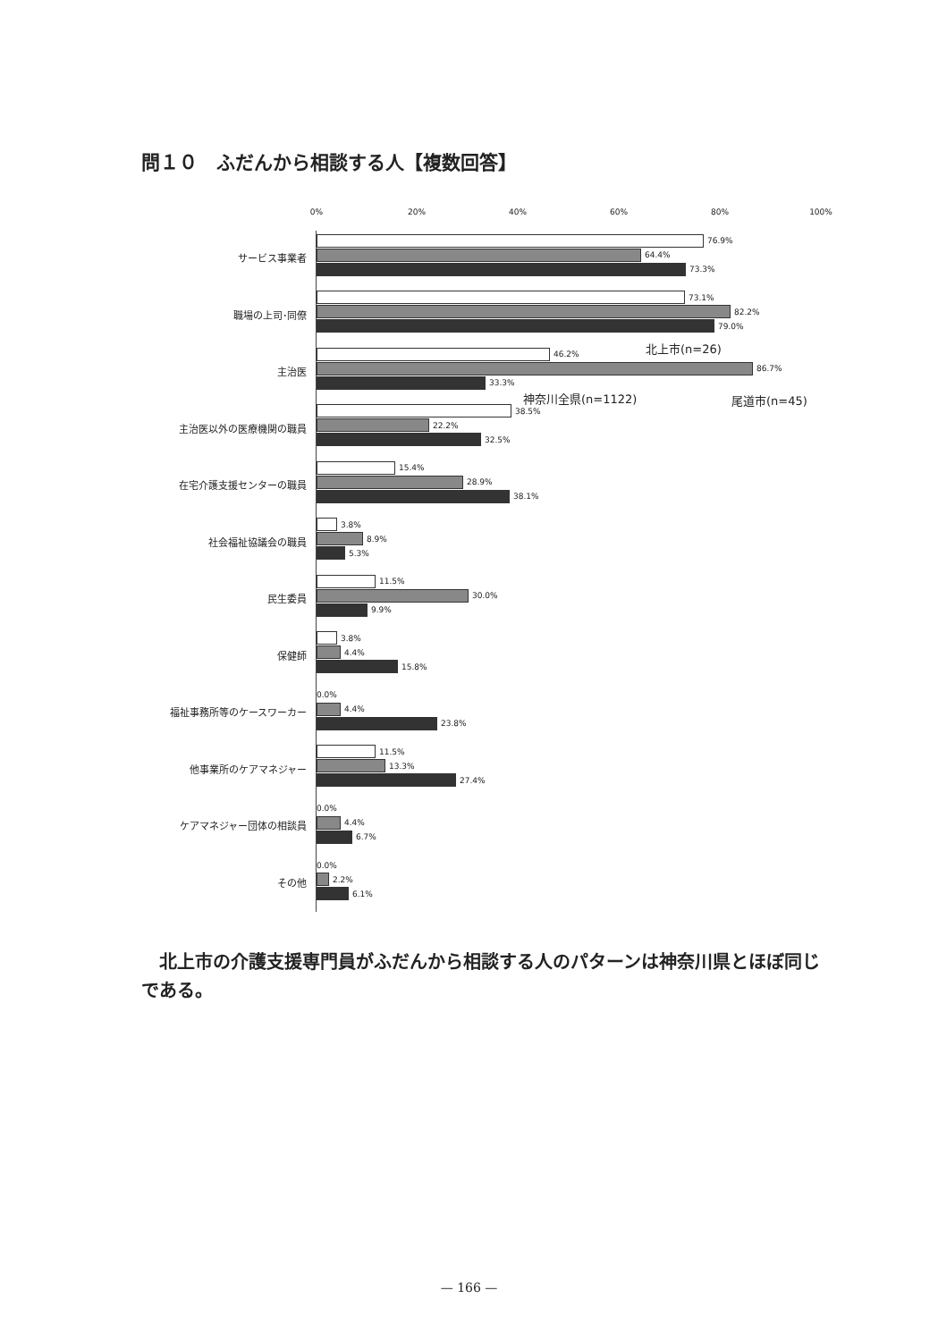問１０　ふだんから相談する人【複数回答】
0% 20% 40% 60% 80% 100%
サービス事業者
76.9%
64.4%
73.3%
職場の上司･同僚
73.1%
82.2%
79.0%
主治医
46.2%
86.7%
33.3%
主治医以外の医療機関の職員
38.5%
22.2%
32.5%
在宅介護支援センターの職員
15.4%
28.9%
38.1%
社会福祉協議会の職員
3.8%
8.9%
5.3%
民生委員
11.5%
30.0%
9.9%
保健師
3.8%
4.4%
15.8%
福祉事務所等のケースワーカー
0.0%
4.4%
23.8%
他事業所のケアマネジャー
11.5%
13.3%
27.4%
ケアマネジャー団体の相談員
0.0%
4.4%
6.7%
その他
0.0%
2.2%
6.1%
北上市(n=26)
神奈川全県(n=1122) 尾道市(n=45)
　北上市の介護支援専門員がふだんから相談する人のパターンは神奈川県とほぼ同じである。
— 166 —